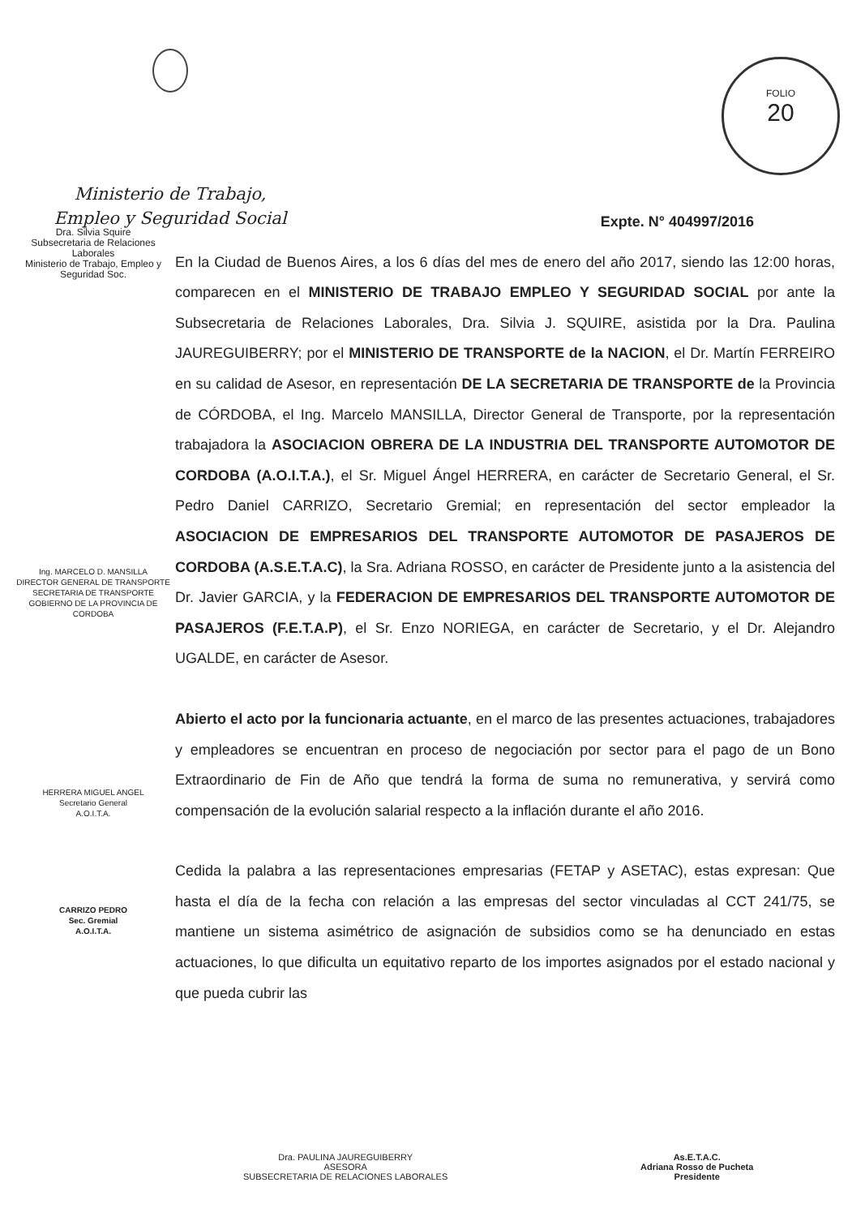Ministerio de Trabajo,
Empleo y Seguridad Social
FOLIO
20
Dra. Silvia Squire
Subsecretaria de Relaciones Laborales
Ministerio de Trabajo, Empleo y Seguridad Soc.
Ing. MARCELO D. MANSILLA
DIRECTOR GENERAL DE TRANSPORTE
SECRETARIA DE TRANSPORTE
GOBIERNO DE LA PROVINCIA DE CORDOBA
HERRERA MIGUEL ANGEL
Secretario General
A.O.I.T.A.
CARRIZO PEDRO
Sec. Gremial
A.O.I.T.A.
Expte. N° 404997/2016
En la Ciudad de Buenos Aires, a los 6 días del mes de enero del año 2017, siendo las 12:00 horas, comparecen en el MINISTERIO DE TRABAJO EMPLEO Y SEGURIDAD SOCIAL por ante la Subsecretaria de Relaciones Laborales, Dra. Silvia J. SQUIRE, asistida por la Dra. Paulina JAUREGUIBERRY; por el MINISTERIO DE TRANSPORTE de la NACION, el Dr. Martín FERREIRO en su calidad de Asesor, en representación DE LA SECRETARIA DE TRANSPORTE de la Provincia de CÓRDOBA, el Ing. Marcelo MANSILLA, Director General de Transporte, por la representación trabajadora la ASOCIACION OBRERA DE LA INDUSTRIA DEL TRANSPORTE AUTOMOTOR DE CORDOBA (A.O.I.T.A.), el Sr. Miguel Ángel HERRERA, en carácter de Secretario General, el Sr. Pedro Daniel CARRIZO, Secretario Gremial; en representación del sector empleador la ASOCIACION DE EMPRESARIOS DEL TRANSPORTE AUTOMOTOR DE PASAJEROS DE CORDOBA (A.S.E.T.A.C), la Sra. Adriana ROSSO, en carácter de Presidente junto a la asistencia del Dr. Javier GARCIA, y la FEDERACION DE EMPRESARIOS DEL TRANSPORTE AUTOMOTOR DE PASAJEROS (F.E.T.A.P), el Sr. Enzo NORIEGA, en carácter de Secretario, y el Dr. Alejandro UGALDE, en carácter de Asesor.
Abierto el acto por la funcionaria actuante, en el marco de las presentes actuaciones, trabajadores y empleadores se encuentran en proceso de negociación por sector para el pago de un Bono Extraordinario de Fin de Año que tendrá la forma de suma no remunerativa, y servirá como compensación de la evolución salarial respecto a la inflación durante el año 2016.
Cedida la palabra a las representaciones empresarias (FETAP y ASETAC), estas expresan: Que hasta el día de la fecha con relación a las empresas del sector vinculadas al CCT 241/75, se mantiene un sistema asimétrico de asignación de subsidios como se ha denunciado en estas actuaciones, lo que dificulta un equitativo reparto de los importes asignados por el estado nacional y que pueda cubrir las
Dra. PAULINA JAUREGUIBERRY
ASESORA
SUBSECRETARIA DE RELACIONES LABORALES
As.E.T.A.C.
Adriana Rosso de Pucheta
Presidente